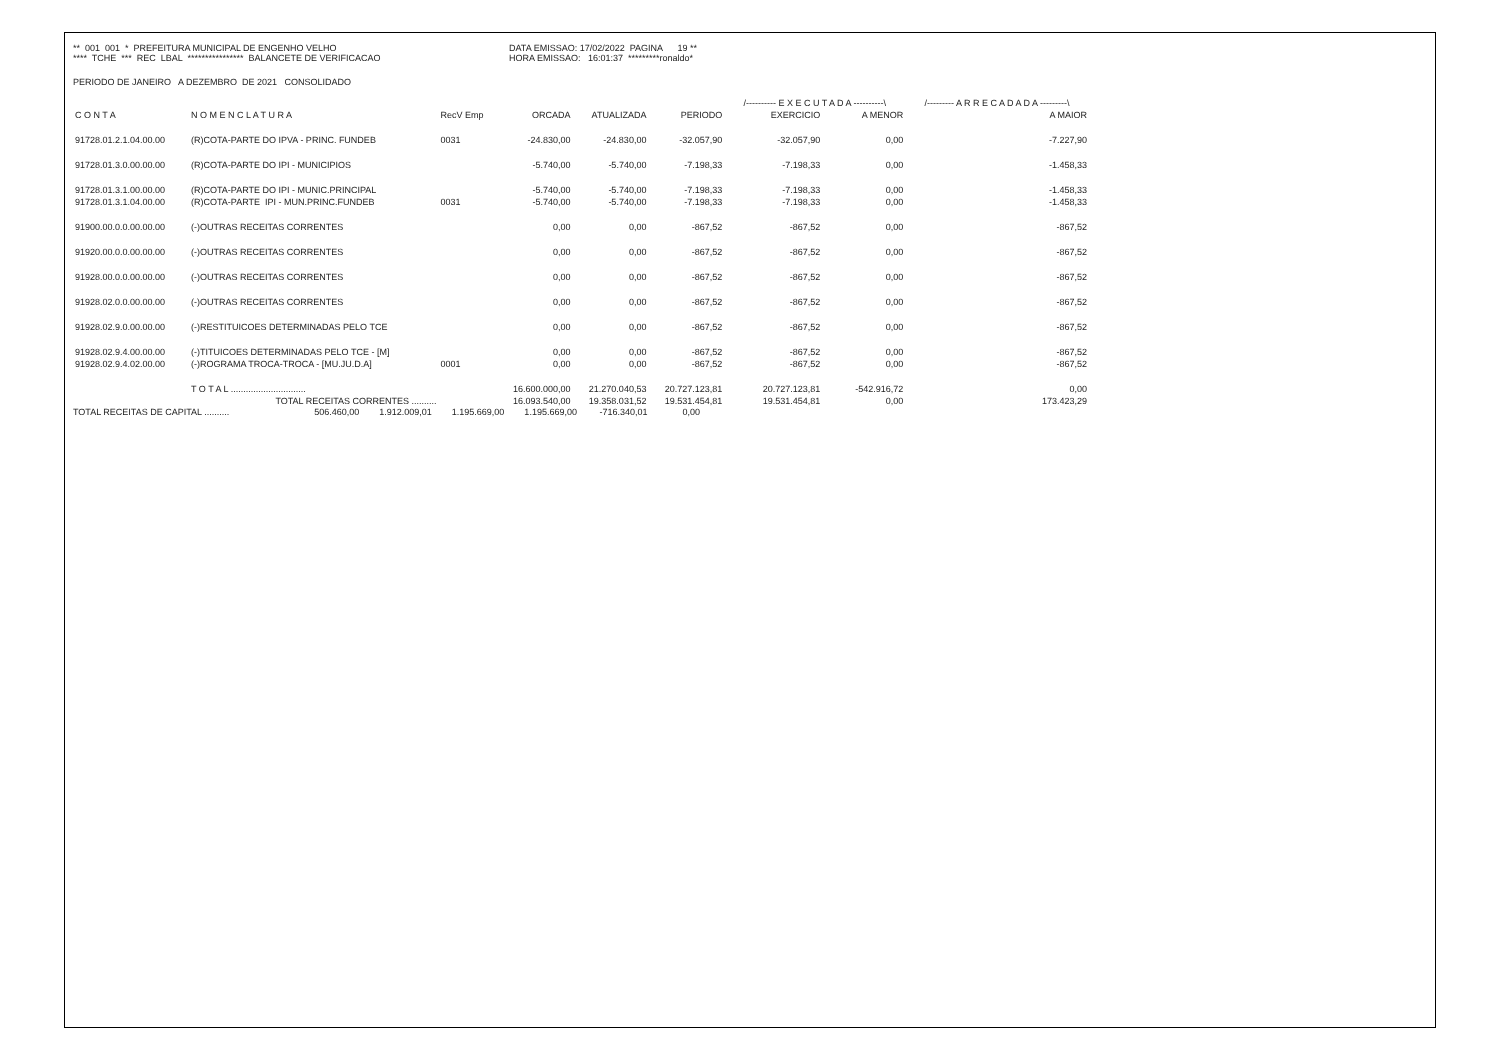** 001 001 * PREFEITURA MUNICIPAL DE ENGENHO VELHO **** TCHE *** REC LBAL **************** BALANCETE DE VERIFICACAO
DATA EMISSAO: 17/02/2022 PAGINA 19 ** HORA EMISSAO: 16:01:37 *********ronaldo*
PERIODO DE JANEIRO A DEZEMBRO DE 2021 CONSOLIDADO
| | | | | | | /---------- E X E C U T A D A ----------\ | | /--------- A R R E C A D A D A ---------\ |
| --- | --- | --- | --- | --- | --- | --- | --- | --- |
| C O N T A | N O M E N C L A T U R A | RecV Emp | ORCADA | ATUALIZADA | PERIODO | EXERCICIO | A MENOR | A MAIOR |
| 91728.01.2.1.04.00.00 | (R)COTA-PARTE DO IPVA - PRINC. FUNDEB | 0031 | -24.830,00 | -24.830,00 | -32.057,90 | -32.057,90 | 0,00 | -7.227,90 |
| 91728.01.3.0.00.00.00 | (R)COTA-PARTE DO IPI - MUNICIPIOS | | -5.740,00 | -5.740,00 | -7.198,33 | -7.198,33 | 0,00 | -1.458,33 |
| 91728.01.3.1.00.00.00 | (R)COTA-PARTE DO IPI - MUNIC.PRINCIPAL | | -5.740,00 | -5.740,00 | -7.198,33 | -7.198,33 | 0,00 | -1.458,33 |
| 91728.01.3.1.04.00.00 | (R)COTA-PARTE IPI - MUN.PRINC.FUNDEB | 0031 | -5.740,00 | -5.740,00 | -7.198,33 | -7.198,33 | 0,00 | -1.458,33 |
| 91900.00.0.0.00.00.00 | (-)OUTRAS RECEITAS CORRENTES | | 0,00 | 0,00 | -867,52 | -867,52 | 0,00 | -867,52 |
| 91920.00.0.0.00.00.00 | (-)OUTRAS RECEITAS CORRENTES | | 0,00 | 0,00 | -867,52 | -867,52 | 0,00 | -867,52 |
| 91928.00.0.0.00.00.00 | (-)OUTRAS RECEITAS CORRENTES | | 0,00 | 0,00 | -867,52 | -867,52 | 0,00 | -867,52 |
| 91928.02.0.0.00.00.00 | (-)OUTRAS RECEITAS CORRENTES | | 0,00 | 0,00 | -867,52 | -867,52 | 0,00 | -867,52 |
| 91928.02.9.0.00.00.00 | (-)RESTITUICOES DETERMINADAS PELO TCE | | 0,00 | 0,00 | -867,52 | -867,52 | 0,00 | -867,52 |
| 91928.02.9.4.00.00.00 | (-)TITUICOES DETERMINADAS PELO TCE - [M] | | 0,00 | 0,00 | -867,52 | -867,52 | 0,00 | -867,52 |
| 91928.02.9.4.02.00.00 | (-)ROGRAMA TROCA-TROCA - [MU.JU.D.A] | 0001 | 0,00 | 0,00 | -867,52 | -867,52 | 0,00 | -867,52 |
| | T O T A L .............................. | | 16.600.000,00 | 21.270.040,53 | 20.727.123,81 | 20.727.123,81 | -542.916,72 | 0,00 |
| | TOTAL RECEITAS CORRENTES .......... | | 16.093.540,00 | 19.358.031,52 | 19.531.454,81 | 19.531.454,81 | 0,00 | 173.423,29 |
TOTAL RECEITAS DE CAPITAL .......... 506.460,00 1.912.009,01 1.195.669,00 1.195.669,00 -716.340,01 0,00